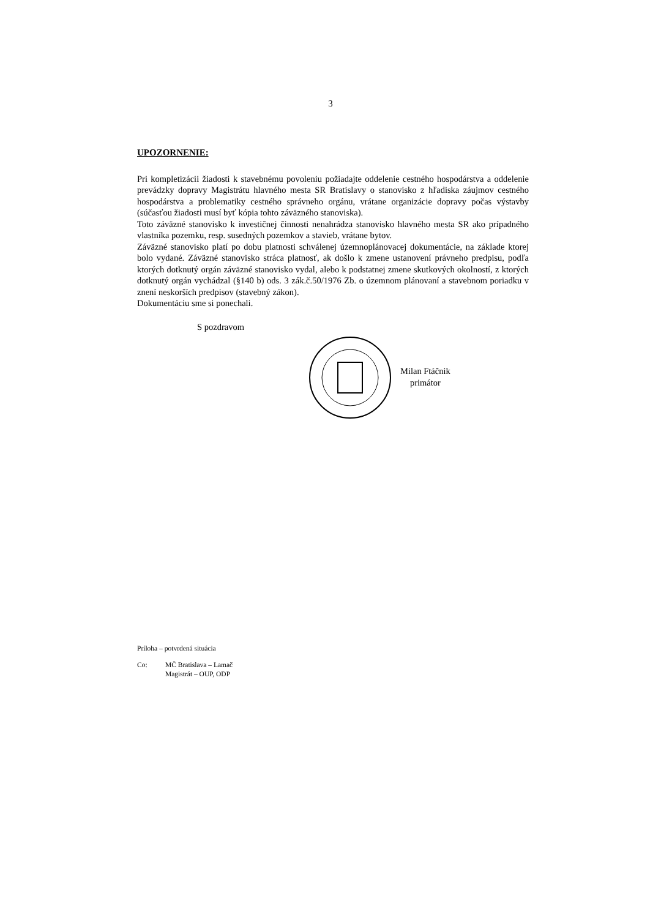3
UPOZORNENIE:
Pri kompletizácii žiadosti k stavebnému povoleniu požiadajte oddelenie cestného hospodárstva a oddelenie prevádzky dopravy Magistrátu hlavného mesta SR Bratislavy o stanovisko z hľadiska záujmov cestného hospodárstva a problematiky cestného správneho orgánu, vrátane organizácie dopravy počas výstavby (súčasťou žiadosti musí byť kópia tohto záväzného stanoviska).
Toto záväzné stanovisko k investičnej činnosti nenahrádza stanovisko hlavného mesta SR ako prípadného vlastníka pozemku, resp. susedných pozemkov a stavieb, vrátane bytov.
Záväzné stanovisko platí po dobu platnosti schválenej územnoplánovacej dokumentácie, na základe ktorej bolo vydané. Záväzné stanovisko stráca platnosť, ak došlo k zmene ustanovení právneho predpisu, podľa ktorých dotknutý orgán záväzné stanovisko vydal, alebo k podstatnej zmene skutkových okolností, z ktorých dotknutý orgán vychádzal (§140 b) ods. 3 zák.č.50/1976 Zb. o územnom plánovaní a stavebnom poriadku v znení neskorších predpisov (stavebný zákon).
Dokumentáciu sme si ponechali.
S pozdravom
Milan Ftáčnik
primátor
Príloha – potvrdená situácia
Co: MČ Bratislava – Lamač
Magistrát – OUP, ODP